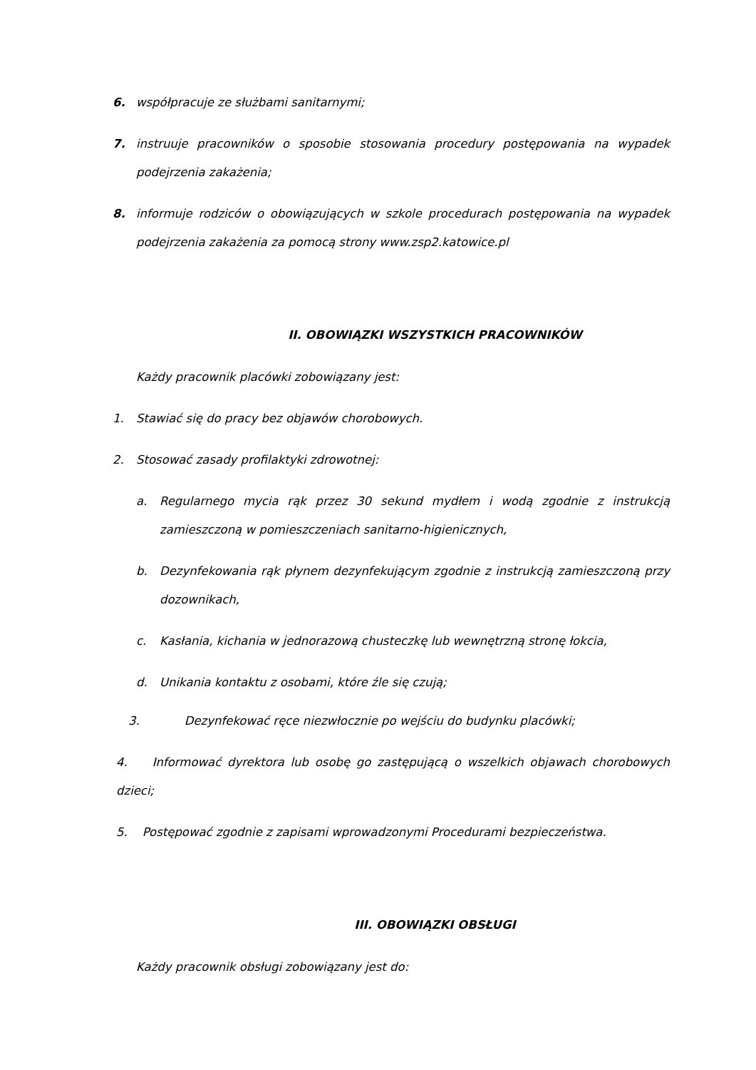6. współpracuje ze służbami sanitarnymi;
7. instruuje pracowników o sposobie stosowania procedury postępowania na wypadek podejrzenia zakażenia;
8. informuje rodziców o obowiązujących w szkole procedurach postępowania na wypadek podejrzenia zakażenia za pomocą strony www.zsp2.katowice.pl
II. OBOWIĄZKI WSZYSTKICH PRACOWNIKÓW
Każdy pracownik placówki zobowiązany jest:
1. Stawiać się do pracy bez objawów chorobowych.
2. Stosować zasady profilaktyki zdrowotnej:
a. Regularnego mycia rąk przez 30 sekund mydłem i wodą zgodnie z instrukcją zamieszczoną w pomieszczeniach sanitarno-higienicznych,
b. Dezynfekowania rąk płynem dezynfekującym zgodnie z instrukcją zamieszczoną przy dozownikach,
c. Kasłania, kichania w jednorazową chusteczkę lub wewnętrzną stronę łokcia,
d. Unikania kontaktu z osobami, które źle się czują;
3. Dezynfekować ręce niezwłocznie po wejściu do budynku placówki;
4. Informować dyrektora lub osobę go zastępującą o wszelkich objawach chorobowych dzieci;
5. Postępować zgodnie z zapisami wprowadzonymi Procedurami bezpieczeństwa.
III. OBOWIĄZKI OBSŁUGI
Każdy pracownik obsługi zobowiązany jest do: